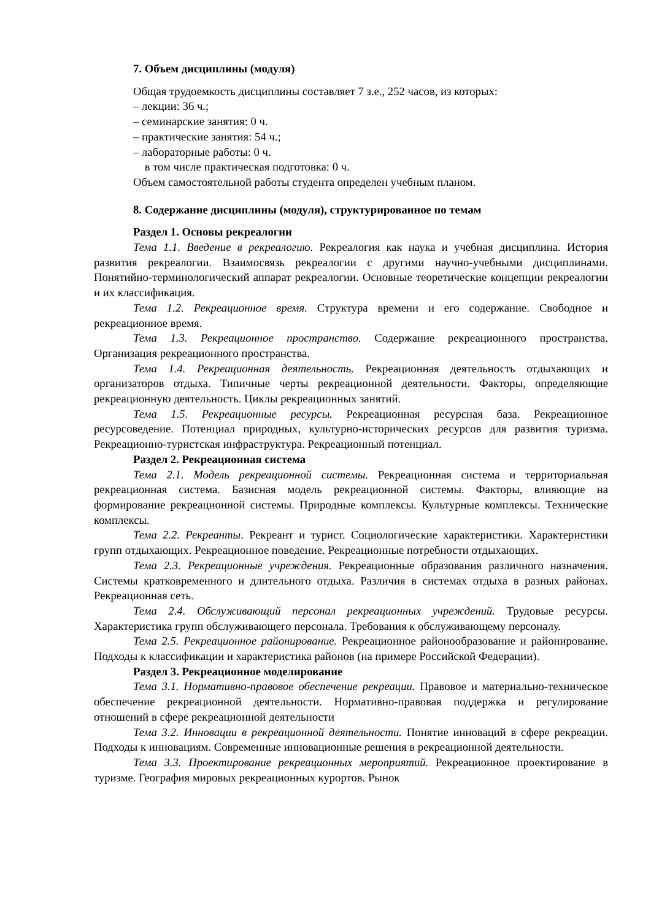7. Объем дисциплины (модуля)
Общая трудоемкость дисциплины составляет 7 з.е., 252 часов, из которых:
– лекции: 36 ч.;
– семинарские занятия: 0 ч.
– практические занятия: 54 ч.;
– лабораторные работы: 0 ч.
в том числе практическая подготовка: 0 ч.
Объем самостоятельной работы студента определен учебным планом.
8. Содержание дисциплины (модуля), структурированное по темам
Раздел 1. Основы рекреалогии
Тема 1.1. Введение в рекреалогию. Рекреалогия как наука и учебная дисциплина. История развития рекреалогии. Взаимосвязь рекреалогии с другими научно-учебными дисциплинами. Понятийно-терминологический аппарат рекреалогии. Основные теоретические концепции рекреалогии и их классификация.
Тема 1.2. Рекреационное время. Структура времени и его содержание. Свободное и рекреационное время.
Тема 1.3. Рекреационное пространство. Содержание рекреационного пространства. Организация рекреационного пространства.
Тема 1.4. Рекреационная деятельность. Рекреационная деятельность отдыхающих и организаторов отдыха. Типичные черты рекреационной деятельности. Факторы, определяющие рекреационную деятельность. Циклы рекреационных занятий.
Тема 1.5. Рекреационные ресурсы. Рекреационная ресурсная база. Рекреационное ресурсоведение. Потенциал природных, культурно-исторических ресурсов для развития туризма. Рекреационно-туристская инфраструктура. Рекреационный потенциал.
Раздел 2. Рекреационная система
Тема 2.1. Модель рекреационной системы. Рекреационная система и территориальная рекреационная система. Базисная модель рекреационной системы. Факторы, влияющие на формирование рекреационной системы. Природные комплексы. Культурные комплексы. Технические комплексы.
Тема 2.2. Рекреанты. Рекреант и турист. Социологические характеристики. Характеристики групп отдыхающих. Рекреационное поведение. Рекреационные потребности отдыхающих.
Тема 2.3. Рекреационные учреждения. Рекреационные образования различного назначения. Системы кратковременного и длительного отдыха. Различия в системах отдыха в разных районах. Рекреационная сеть.
Тема 2.4. Обслуживающий персонал рекреационных учреждений. Трудовые ресурсы. Характеристика групп обслуживающего персонала. Требования к обслуживающему персоналу.
Тема 2.5. Рекреационное районирование. Рекреационное районообразование и районирование. Подходы к классификации и характеристика районов (на примере Российской Федерации).
Раздел 3. Рекреационное моделирование
Тема 3.1. Нормативно-правовое обеспечение рекреации. Правовое и материально-техническое обеспечение рекреационной деятельности. Нормативно-правовая поддержка и регулирование отношений в сфере рекреационной деятельности
Тема 3.2. Инновации в рекреационной деятельности. Понятие инноваций в сфере рекреации. Подходы к инновациям. Современные инновационные решения в рекреационной деятельности.
Тема 3.3. Проектирование рекреационных мероприятий. Рекреационное проектирование в туризме. География мировых рекреационных курортов. Рынок